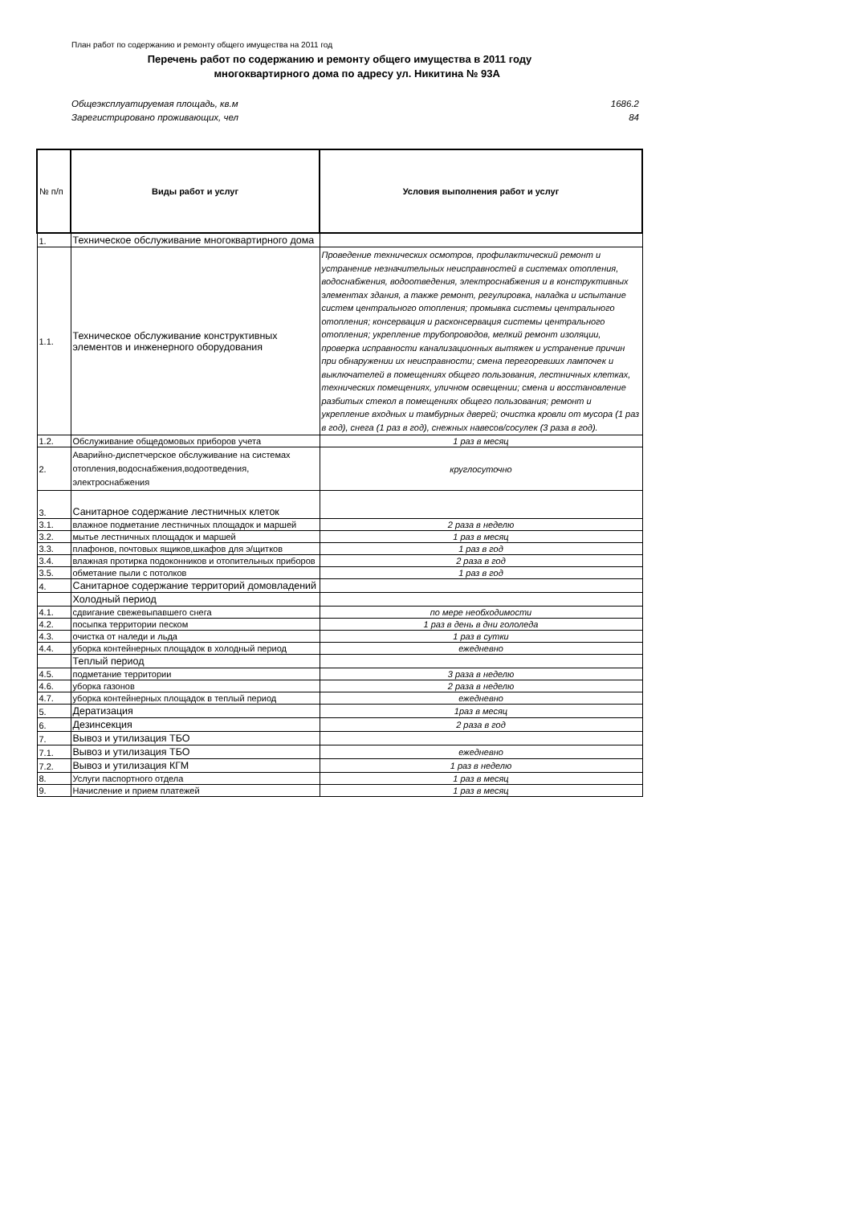План работ по содержанию и ремонту общего имущества на 2011 год
Перечень работ по содержанию и ремонту общего имущества в 2011 году
многоквартирного дома по адресу ул. Никитина № 93А
Общеэксплуатируемая площадь, кв.м 1686.2
Зарегистрировано проживающих, чел 84
| № п/п | Виды работ и услуг | Условия выполнения работ и услуг |
| --- | --- | --- |
| 1. | Техническое обслуживание многоквартирного дома | |
| 1.1. | Техническое обслуживание конструктивных элементов и инженерного оборудования | Проведение технических осмотров, профилактический ремонт и устранение незначительных неисправностей в системах отопления, водоснабжения, водоотведения, электроснабжения и в конструктивных элементах здания, а также ремонт, регулировка, наладка и испытание систем центрального отопления; промывка системы центрального отопления; консервация и расконсервация системы центрального отопления; укрепление трубопроводов, мелкий ремонт изоляции, проверка исправности канализационных вытяжек и устранение причин при обнаружении их неисправности; смена перегоревших лампочек и выключателей в помещениях общего пользования, лестничных клетках, технических помещениях, уличном освещении; смена и восстановление разбитых стекол в помещениях общего пользования; ремонт и укрепление входных и тамбурных дверей; очистка кровли от мусора (1 раз в год), снега (1 раз в год), снежных навесов/сосулек (3 раза в год). |
| 1.2. | Обслуживание общедомовых приборов учета | 1 раз в месяц |
| 2. | Аварийно-диспетчерское обслуживание на системах отопления,водоснабжения,водоотведения, электроснабжения | круглосуточно |
| 3. | Санитарное содержание лестничных клеток | |
| 3.1. | влажное подметание лестничных площадок и маршей | 2 раза в неделю |
| 3.2. | мытье лестничных площадок и маршей | 1 раз в месяц |
| 3.3. | плафонов, почтовых ящиков,шкафов для э/щитков | 1 раз в год |
| 3.4. | влажная протирка подоконников и отопительных приборов | 2 раза в год |
| 3.5. | обметание пыли с потолков | 1 раз в год |
| 4. | Санитарное содержание территорий домовладений | |
| | Холодный период | |
| 4.1. | сдвигание свежевыпавшего снега | по мере необходимости |
| 4.2. | посыпка территории песком | 1 раз в день в дни гололеда |
| 4.3. | очистка от наледи и льда | 1 раз в сутки |
| 4.4. | уборка контейнерных площадок в холодный период | ежедневно |
| | Теплый период | |
| 4.5. | подметание территории | 3 раза в неделю |
| 4.6. | уборка газонов | 2 раза в неделю |
| 4.7. | уборка контейнерных площадок в теплый период | ежедневно |
| 5. | Дератизация | 1раз в месяц |
| 6. | Дезинсекция | 2 раза в год |
| 7. | Вывоз и утилизация ТБО | |
| 7.1. | Вывоз и утилизация ТБО | ежедневно |
| 7.2. | Вывоз и утилизация КГМ | 1 раз в неделю |
| 8. | Услуги паспортного отдела | 1 раз в месяц |
| 9. | Начисление и прием платежей | 1 раз в месяц |